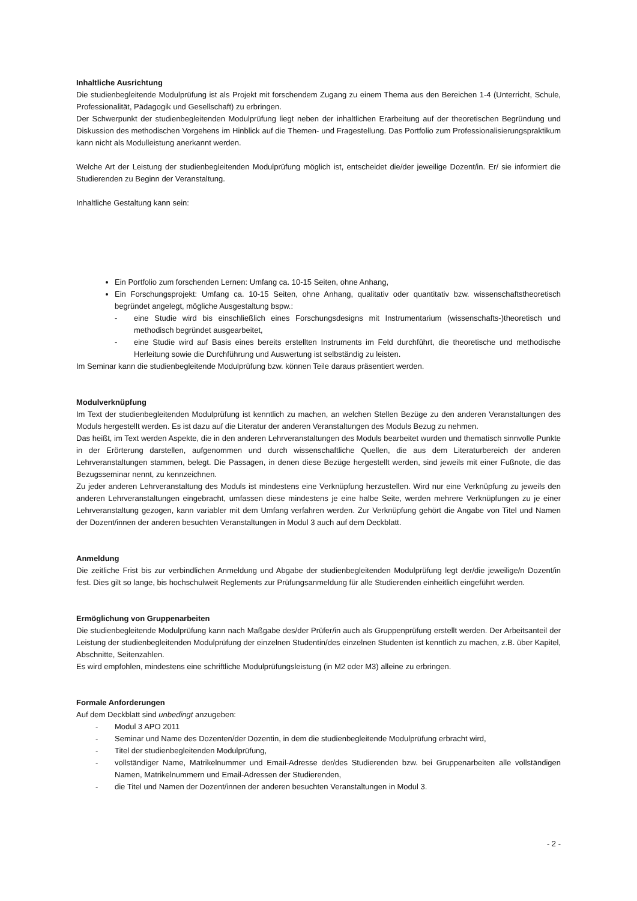Inhaltliche Ausrichtung
Die studienbegleitende Modulprüfung ist als Projekt mit forschendem Zugang zu einem Thema aus den Bereichen 1-4 (Unterricht, Schule, Professionalität, Pädagogik und Gesellschaft) zu erbringen.
Der Schwerpunkt der studienbegleitenden Modulprüfung liegt neben der inhaltlichen Erarbeitung auf der theoretischen Begründung und Diskussion des methodischen Vorgehens im Hinblick auf die Themen- und Fragestellung. Das Portfolio zum Professionalisierungspraktikum kann nicht als Modulleistung anerkannt werden.
Welche Art der Leistung der studienbegleitenden Modulprüfung möglich ist, entscheidet die/der jeweilige Dozent/in. Er/ sie informiert die Studierenden zu Beginn der Veranstaltung.
Inhaltliche Gestaltung kann sein:
Ein Portfolio zum forschenden Lernen: Umfang ca. 10-15 Seiten, ohne Anhang,
Ein Forschungsprojekt: Umfang ca. 10-15 Seiten, ohne Anhang, qualitativ oder quantitativ bzw. wissenschaftstheoretisch begründet angelegt, mögliche Ausgestaltung bspw.:
-
eine Studie wird bis einschließlich eines Forschungsdesigns mit Instrumentarium (wissenschafts-)theoretisch und methodisch begründet ausgearbeitet,
-
eine Studie wird auf Basis eines bereits erstellten Instruments im Feld durchführt, die theoretische und methodische Herleitung sowie die Durchführung und Auswertung ist selbständig zu leisten.
Im Seminar kann die studienbegleitende Modulprüfung bzw. können Teile daraus präsentiert werden.
Modulverknüpfung
Im Text der studienbegleitenden Modulprüfung ist kenntlich zu machen, an welchen Stellen Bezüge zu den anderen Veranstaltungen des Moduls hergestellt werden. Es ist dazu auf die Literatur der anderen Veranstaltungen des Moduls Bezug zu nehmen.
Das heißt, im Text werden Aspekte, die in den anderen Lehrveranstaltungen des Moduls bearbeitet wurden und thematisch sinnvolle Punkte in der Erörterung darstellen, aufgenommen und durch wissenschaftliche Quellen, die aus dem Literaturbereich der anderen Lehrveranstaltungen stammen, belegt. Die Passagen, in denen diese Bezüge hergestellt werden, sind jeweils mit einer Fußnote, die das Bezugsseminar nennt, zu kennzeichnen.
Zu jeder anderen Lehrveranstaltung des Moduls ist mindestens eine Verknüpfung herzustellen. Wird nur eine Verknüpfung zu jeweils den anderen Lehrveranstaltungen eingebracht, umfassen diese mindestens je eine halbe Seite, werden mehrere Verknüpfungen zu je einer Lehrveranstaltung gezogen, kann variabler mit dem Umfang verfahren werden. Zur Verknüpfung gehört die Angabe von Titel und Namen der Dozent/innen der anderen besuchten Veranstaltungen in Modul 3 auch auf dem Deckblatt.
Anmeldung
Die zeitliche Frist bis zur verbindlichen Anmeldung und Abgabe der studienbegleitenden Modulprüfung legt der/die jeweilige/n Dozent/in fest. Dies gilt so lange, bis hochschulweit Reglements zur Prüfungsanmeldung für alle Studierenden einheitlich eingeführt werden.
Ermöglichung von Gruppenarbeiten
Die studienbegleitende Modulprüfung kann nach Maßgabe des/der Prüfer/in auch als Gruppenprüfung erstellt werden. Der Arbeitsanteil der Leistung der studienbegleitenden Modulprüfung der einzelnen Studentin/des einzelnen Studenten ist kenntlich zu machen, z.B. über Kapitel, Abschnitte, Seitenzahlen.
Es wird empfohlen, mindestens eine schriftliche Modulprüfungsleistung (in M2 oder M3) alleine zu erbringen.
Formale Anforderungen
Auf dem Deckblatt sind unbedingt anzugeben:
- Modul 3 APO 2011
- Seminar und Name des Dozenten/der Dozentin, in dem die studienbegleitende Modulprüfung erbracht wird,
- Titel der studienbegleitenden Modulprüfung,
-
vollständiger Name, Matrikelnummer und Email-Adresse der/des Studierenden bzw. bei Gruppenarbeiten alle vollständigen Namen, Matrikelnummern und Email-Adressen der Studierenden,
- die Titel und Namen der Dozent/innen der anderen besuchten Veranstaltungen in Modul 3.
- 2 -